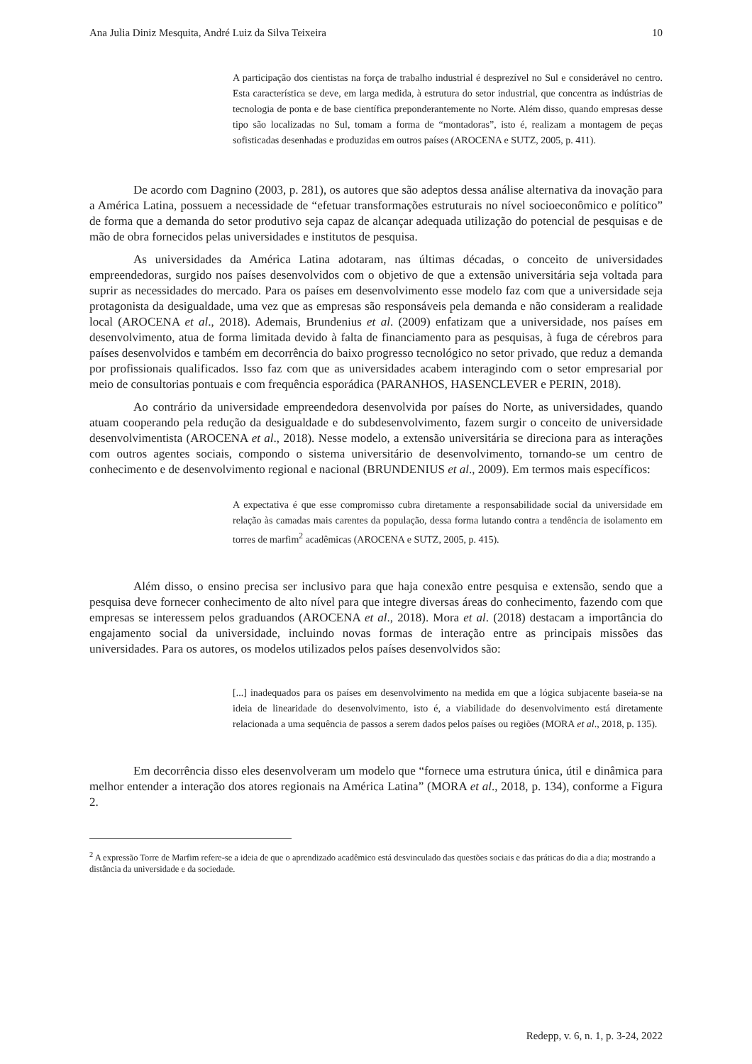Ana Julia Diniz Mesquita, André Luiz da Silva Teixeira 10
A participação dos cientistas na força de trabalho industrial é desprezível no Sul e considerável no centro. Esta característica se deve, em larga medida, à estrutura do setor industrial, que concentra as indústrias de tecnologia de ponta e de base científica preponderantemente no Norte. Além disso, quando empresas desse tipo são localizadas no Sul, tomam a forma de “montadoras”, isto é, realizam a montagem de peças sofisticadas desenhadas e produzidas em outros países (AROCENA e SUTZ, 2005, p. 411).
De acordo com Dagnino (2003, p. 281), os autores que são adeptos dessa análise alternativa da inovação para a América Latina, possuem a necessidade de “efetuar transformações estruturais no nível socioeconômico e político” de forma que a demanda do setor produtivo seja capaz de alcançar adequada utilização do potencial de pesquisas e de mão de obra fornecidos pelas universidades e institutos de pesquisa.
As universidades da América Latina adotaram, nas últimas décadas, o conceito de universidades empreendedoras, surgido nos países desenvolvidos com o objetivo de que a extensão universitária seja voltada para suprir as necessidades do mercado. Para os países em desenvolvimento esse modelo faz com que a universidade seja protagonista da desigualdade, uma vez que as empresas são responsáveis pela demanda e não consideram a realidade local (AROCENA et al., 2018). Ademais, Brundenius et al. (2009) enfatizam que a universidade, nos países em desenvolvimento, atua de forma limitada devido à falta de financiamento para as pesquisas, à fuga de cérebros para países desenvolvidos e também em decorrência do baixo progresso tecnológico no setor privado, que reduz a demanda por profissionais qualificados. Isso faz com que as universidades acabem interagindo com o setor empresarial por meio de consultorias pontuais e com frequência esporádica (PARANHOS, HASENCLEVER e PERIN, 2018).
Ao contrário da universidade empreendedora desenvolvida por países do Norte, as universidades, quando atuam cooperando pela redução da desigualdade e do subdesenvolvimento, fazem surgir o conceito de universidade desenvolvimentista (AROCENA et al., 2018). Nesse modelo, a extensão universitária se direciona para as interações com outros agentes sociais, compondo o sistema universitário de desenvolvimento, tornando-se um centro de conhecimento e de desenvolvimento regional e nacional (BRUNDENIUS et al., 2009). Em termos mais específicos:
A expectativa é que esse compromisso cubra diretamente a responsabilidade social da universidade em relação às camadas mais carentes da população, dessa forma lutando contra a tendência de isolamento em torres de marfim<sup>2</sup> acadêmicas (AROCENA e SUTZ, 2005, p. 415).
Além disso, o ensino precisa ser inclusivo para que haja conexão entre pesquisa e extensão, sendo que a pesquisa deve fornecer conhecimento de alto nível para que integre diversas áreas do conhecimento, fazendo com que empresas se interessem pelos graduandos (AROCENA et al., 2018). Mora et al. (2018) destacam a importância do engajamento social da universidade, incluindo novas formas de interação entre as principais missões das universidades. Para os autores, os modelos utilizados pelos países desenvolvidos são:
[...] inadequados para os países em desenvolvimento na medida em que a lógica subjacente baseia-se na ideia de linearidade do desenvolvimento, isto é, a viabilidade do desenvolvimento está diretamente relacionada a uma sequência de passos a serem dados pelos países ou regiões (MORA et al., 2018, p. 135).
Em decorrência disso eles desenvolveram um modelo que “fornece uma estrutura única, útil e dinâmica para melhor entender a interação dos atores regionais na América Latina” (MORA et al., 2018, p. 134), conforme a Figura 2.
<sup>2</sup> A expressão Torre de Marfim refere-se a ideia de que o aprendizado acadêmico está desvinculado das questões sociais e das práticas do dia a dia; mostrando a distância da universidade e da sociedade.
Redepp, v. 6, n. 1, p. 3-24, 2022